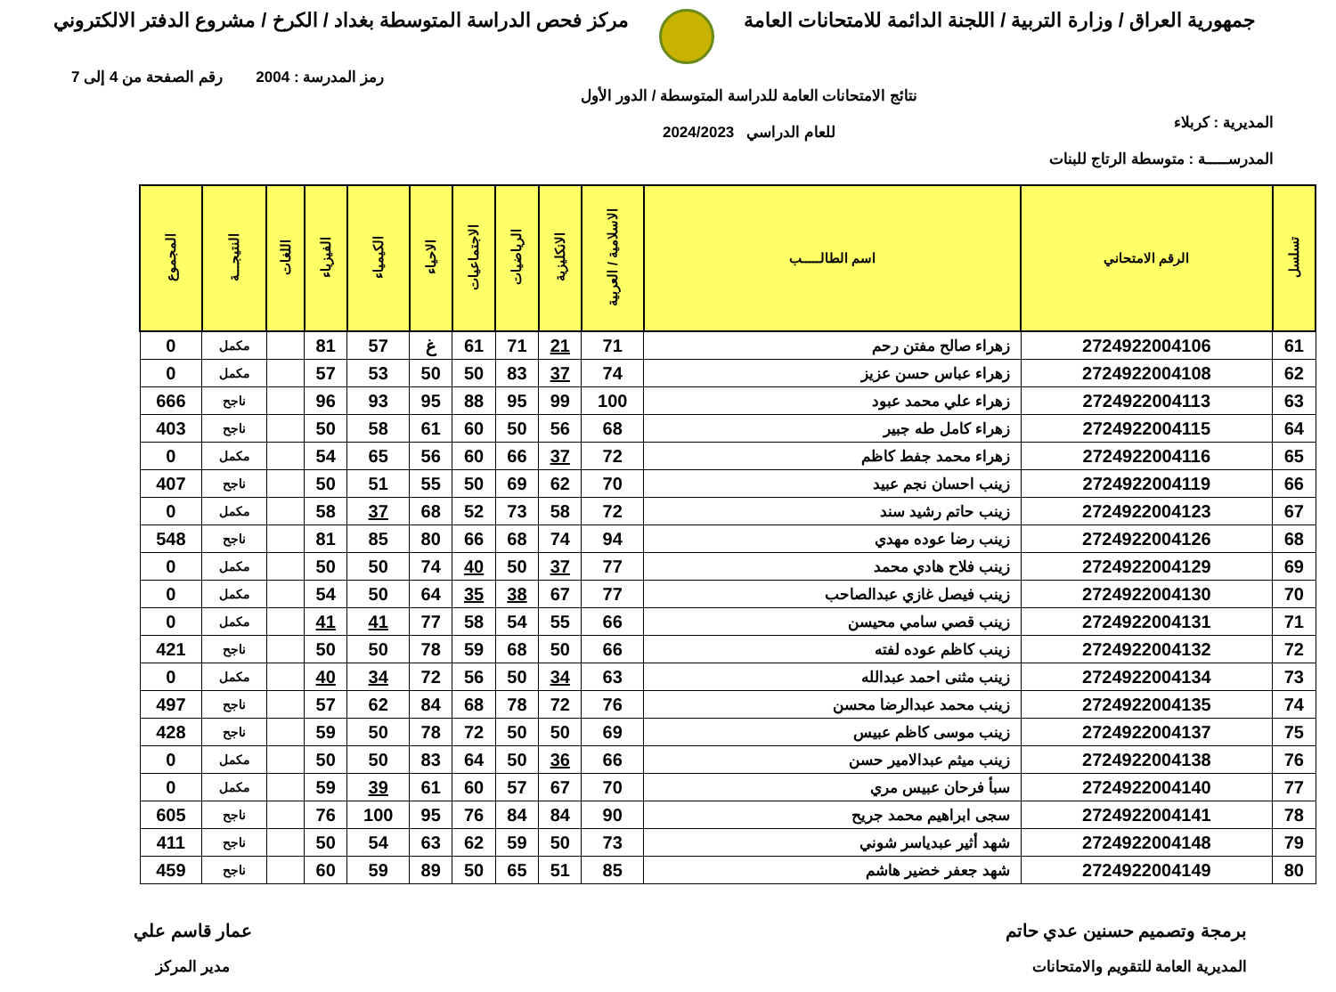جمهورية العراق / وزارة التربية / اللجنة الدائمة للامتحانات العامة
مركز فحص الدراسة المتوسطة بغداد / الكرخ / مشروع الدفتر الالكتروني
رمز المدرسة : 2004 رقم الصفحة من 4 إلى 7
المديرية : كربلاء
المدرســـــة : متوسطة الرتاج للبنات
نتائج الامتحانات العامة للدراسة المتوسطة / الدور الأول
للعام الدراسي 2024/2023
| تسلسل | الرقم الامتحاني | اسم الطالـــــب | الاسلامية / العربية | الانكليزية | الرياضيات | الاجتماعيات | الاحياء | الكيمياء | الفيزياء | اللغات | النتيجـــة | المجموع |
| --- | --- | --- | --- | --- | --- | --- | --- | --- | --- | --- | --- | --- |
| 61 | 2724922004106 | زهراء صالح مفتن رحم | 71 | 21 | 71 | 61 | غ | 57 | 81 | | مكمل | 0 |
| 62 | 2724922004108 | زهراء عباس حسن عزيز | 74 | 37 | 83 | 50 | 50 | 53 | 57 | | مكمل | 0 |
| 63 | 2724922004113 | زهراء علي محمد عبود | 100 | 99 | 95 | 88 | 95 | 93 | 96 | | ناجح | 666 |
| 64 | 2724922004115 | زهراء كامل طه جبير | 68 | 56 | 50 | 60 | 61 | 58 | 50 | | ناجح | 403 |
| 65 | 2724922004116 | زهراء محمد جفط كاظم | 72 | 37 | 66 | 60 | 56 | 65 | 54 | | مكمل | 0 |
| 66 | 2724922004119 | زينب احسان نجم عبيد | 70 | 62 | 69 | 50 | 55 | 51 | 50 | | ناجح | 407 |
| 67 | 2724922004123 | زينب حاتم رشيد سند | 72 | 58 | 73 | 52 | 68 | 37 | 58 | | مكمل | 0 |
| 68 | 2724922004126 | زينب رضا عوده مهدي | 94 | 74 | 68 | 66 | 80 | 85 | 81 | | ناجح | 548 |
| 69 | 2724922004129 | زينب فلاح هادي محمد | 77 | 37 | 50 | 40 | 74 | 50 | 50 | | مكمل | 0 |
| 70 | 2724922004130 | زينب فيصل غازي عبدالصاحب | 77 | 67 | 38 | 35 | 64 | 50 | 54 | | مكمل | 0 |
| 71 | 2724922004131 | زينب قصي سامي محيسن | 66 | 55 | 54 | 58 | 77 | 41 | 41 | | مكمل | 0 |
| 72 | 2724922004132 | زينب كاظم عوده لفته | 66 | 50 | 68 | 59 | 78 | 50 | 50 | | ناجح | 421 |
| 73 | 2724922004134 | زينب مثنى احمد عبدالله | 63 | 34 | 50 | 56 | 72 | 34 | 40 | | مكمل | 0 |
| 74 | 2724922004135 | زينب محمد عبدالرضا محسن | 76 | 72 | 78 | 68 | 84 | 62 | 57 | | ناجح | 497 |
| 75 | 2724922004137 | زينب موسى كاظم عبيس | 69 | 50 | 50 | 72 | 78 | 50 | 59 | | ناجح | 428 |
| 76 | 2724922004138 | زينب ميثم عبدالامير حسن | 66 | 36 | 50 | 64 | 83 | 50 | 50 | | مكمل | 0 |
| 77 | 2724922004140 | سبأ فرحان عبيس مري | 70 | 67 | 57 | 60 | 61 | 39 | 59 | | مكمل | 0 |
| 78 | 2724922004141 | سجى ابراهيم محمد جريح | 90 | 84 | 84 | 76 | 95 | 100 | 76 | | ناجح | 605 |
| 79 | 2724922004148 | شهد أثير عبدياسر شوني | 73 | 50 | 59 | 62 | 63 | 54 | 50 | | ناجح | 411 |
| 80 | 2724922004149 | شهد جعفر خضير هاشم | 85 | 51 | 65 | 50 | 89 | 59 | 60 | | ناجح | 459 |
برمجة وتصميم حسنين عدي حاتم
المديرية العامة للتقويم والامتحانات
عمار قاسم علي
مدير المركز